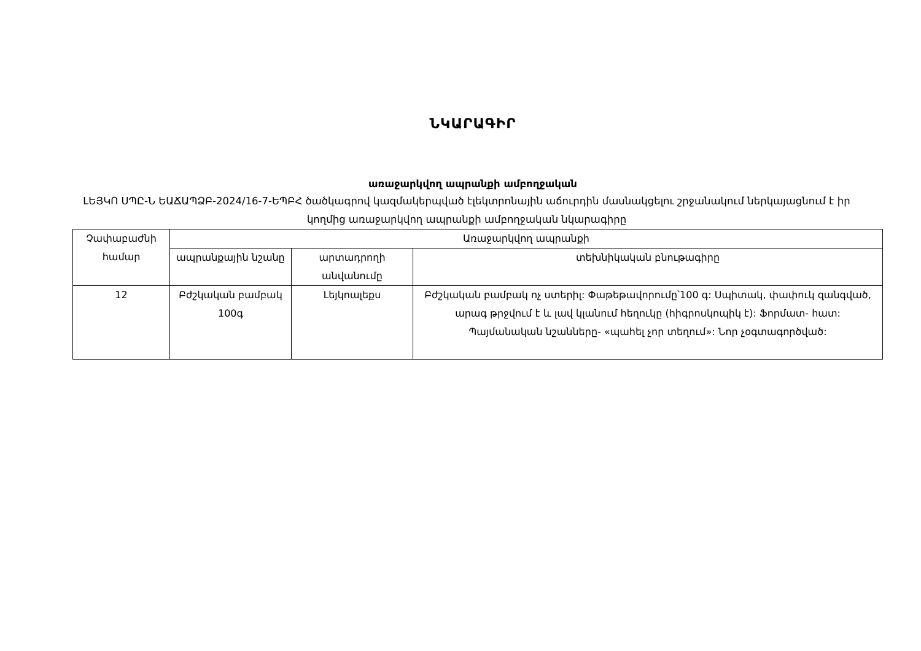ՆԿԱՐԱԳԻՐ
առաջարկվող ապրանքի ամբողջական
ԼԵՅԿՈ ՍՊԸ-Ն ԵԱՃԱՊՁԲ-2024/16-7-ԵՊԲՀ ծածկագրով կազմակերպված էլեկտրոնային աճուրդին մասնակցելու շրջանակում ներկայացնում է իր կողմից առաջարկվող ապրանքի ամբողջական նկարագիրը
| Չափաբաժնի համար | Առաջարկվող ապրանքի | | |
| --- | --- | --- | --- |
| | ապրանքային նշանը | արտադրողի անվանումը | տեխնիկական բնութագիրը |
| 12 | Բժշկական բամբակ 100գ | Լեյկոալեքս | Բժշկական բամբակ ոչ ստերիլ: Փաթեթավորումը՝100 գ: Սպիտակ, փափուկ զանգված, արագ թրջվում է և լավ կլանում հեղուկը (հիգրոսկոպիկ է): Ֆորմատ- հատ: Պայմանական նշանները- «պահել չոր տեղում»: Նոր չօգտագործված: |